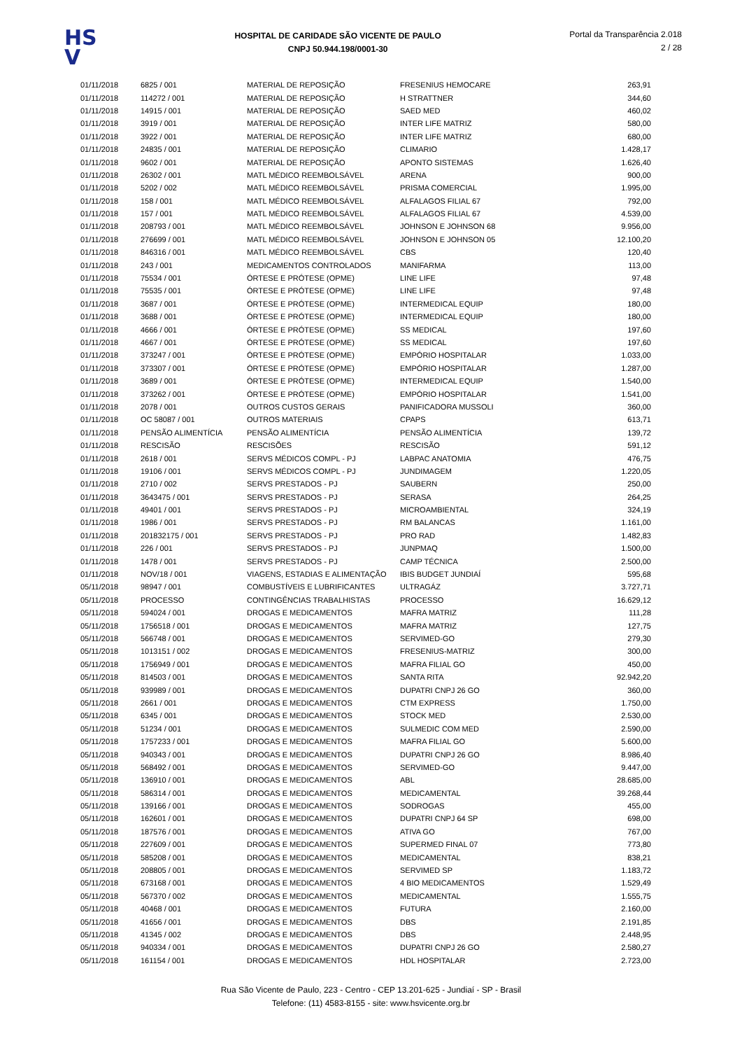HS
V
HOSPITAL DE CARIDADE SÃO VICENTE DE PAULO
CNPJ 50.944.198/0001-30
Portal da Transparência 2.018
2 / 28
| 01/11/2018 | 6825 / 001 | MATERIAL DE REPOSIÇÃO | FRESENIUS HEMOCARE | 263,91 |
| 01/11/2018 | 114272 / 001 | MATERIAL DE REPOSIÇÃO | H STRATTNER | 344,60 |
| 01/11/2018 | 14915 / 001 | MATERIAL DE REPOSIÇÃO | SAED MED | 460,02 |
| 01/11/2018 | 3919 / 001 | MATERIAL DE REPOSIÇÃO | INTER LIFE MATRIZ | 580,00 |
| 01/11/2018 | 3922 / 001 | MATERIAL DE REPOSIÇÃO | INTER LIFE MATRIZ | 680,00 |
| 01/11/2018 | 24835 / 001 | MATERIAL DE REPOSIÇÃO | CLIMARIO | 1.428,17 |
| 01/11/2018 | 9602 / 001 | MATERIAL DE REPOSIÇÃO | APONTO SISTEMAS | 1.626,40 |
| 01/11/2018 | 26302 / 001 | MATL MÉDICO REEMBOLSÁVEL | ARENA | 900,00 |
| 01/11/2018 | 5202 / 002 | MATL MÉDICO REEMBOLSÁVEL | PRISMA COMERCIAL | 1.995,00 |
| 01/11/2018 | 158 / 001 | MATL MÉDICO REEMBOLSÁVEL | ALFALAGOS FILIAL 67 | 792,00 |
| 01/11/2018 | 157 / 001 | MATL MÉDICO REEMBOLSÁVEL | ALFALAGOS FILIAL 67 | 4.539,00 |
| 01/11/2018 | 208793 / 001 | MATL MÉDICO REEMBOLSÁVEL | JOHNSON E JOHNSON 68 | 9.956,00 |
| 01/11/2018 | 276699 / 001 | MATL MÉDICO REEMBOLSÁVEL | JOHNSON E JOHNSON 05 | 12.100,20 |
| 01/11/2018 | 846316 / 001 | MATL MÉDICO REEMBOLSÁVEL | CBS | 120,40 |
| 01/11/2018 | 243 / 001 | MEDICAMENTOS CONTROLADOS | MANIFARMA | 113,00 |
| 01/11/2018 | 75534 / 001 | ÓRTESE E PRÓTESE (OPME) | LINE LIFE | 97,48 |
| 01/11/2018 | 75535 / 001 | ÓRTESE E PRÓTESE (OPME) | LINE LIFE | 97,48 |
| 01/11/2018 | 3687 / 001 | ÓRTESE E PRÓTESE (OPME) | INTERMEDICAL EQUIP | 180,00 |
| 01/11/2018 | 3688 / 001 | ÓRTESE E PRÓTESE (OPME) | INTERMEDICAL EQUIP | 180,00 |
| 01/11/2018 | 4666 / 001 | ÓRTESE E PRÓTESE (OPME) | SS MEDICAL | 197,60 |
| 01/11/2018 | 4667 / 001 | ÓRTESE E PRÓTESE (OPME) | SS MEDICAL | 197,60 |
| 01/11/2018 | 373247 / 001 | ÓRTESE E PRÓTESE (OPME) | EMPÓRIO HOSPITALAR | 1.033,00 |
| 01/11/2018 | 373307 / 001 | ÓRTESE E PRÓTESE (OPME) | EMPÓRIO HOSPITALAR | 1.287,00 |
| 01/11/2018 | 3689 / 001 | ÓRTESE E PRÓTESE (OPME) | INTERMEDICAL EQUIP | 1.540,00 |
| 01/11/2018 | 373262 / 001 | ÓRTESE E PRÓTESE (OPME) | EMPÓRIO HOSPITALAR | 1.541,00 |
| 01/11/2018 | 2078 / 001 | OUTROS CUSTOS GERAIS | PANIFICADORA MUSSOLI | 360,00 |
| 01/11/2018 | OC 58087 / 001 | OUTROS MATERIAIS | CPAPS | 613,71 |
| 01/11/2018 | PENSÃO ALIMENTÍCIA | PENSÃO ALIMENTÍCIA | PENSÃO ALIMENTÍCIA | 139,72 |
| 01/11/2018 | RESCISÃO | RESCISÕES | RESCISÃO | 591,12 |
| 01/11/2018 | 2618 / 001 | SERVS MÉDICOS COMPL - PJ | LABPAC ANATOMIA | 476,75 |
| 01/11/2018 | 19106 / 001 | SERVS MÉDICOS COMPL - PJ | JUNDIMAGEM | 1.220,05 |
| 01/11/2018 | 2710 / 002 | SERVS PRESTADOS - PJ | SAUBERN | 250,00 |
| 01/11/2018 | 3643475 / 001 | SERVS PRESTADOS - PJ | SERASA | 264,25 |
| 01/11/2018 | 49401 / 001 | SERVS PRESTADOS - PJ | MICROAMBIENTAL | 324,19 |
| 01/11/2018 | 1986 / 001 | SERVS PRESTADOS - PJ | RM BALANCAS | 1.161,00 |
| 01/11/2018 | 201832175 / 001 | SERVS PRESTADOS - PJ | PRO RAD | 1.482,83 |
| 01/11/2018 | 226 / 001 | SERVS PRESTADOS - PJ | JUNPMAQ | 1.500,00 |
| 01/11/2018 | 1478 / 001 | SERVS PRESTADOS - PJ | CAMP TÉCNICA | 2.500,00 |
| 01/11/2018 | NOV/18 / 001 | VIAGENS, ESTADIAS E ALIMENTAÇÃO | IBIS BUDGET JUNDIAÍ | 595,68 |
| 05/11/2018 | 98947 / 001 | COMBUSTÍVEIS E LUBRIFICANTES | ULTRAGÁZ | 3.727,71 |
| 05/11/2018 | PROCESSO | CONTINGÊNCIAS TRABALHISTAS | PROCESSO | 16.629,12 |
| 05/11/2018 | 594024 / 001 | DROGAS E MEDICAMENTOS | MAFRA MATRIZ | 111,28 |
| 05/11/2018 | 1756518 / 001 | DROGAS E MEDICAMENTOS | MAFRA MATRIZ | 127,75 |
| 05/11/2018 | 566748 / 001 | DROGAS E MEDICAMENTOS | SERVIMED-GO | 279,30 |
| 05/11/2018 | 1013151 / 002 | DROGAS E MEDICAMENTOS | FRESENIUS-MATRIZ | 300,00 |
| 05/11/2018 | 1756949 / 001 | DROGAS E MEDICAMENTOS | MAFRA FILIAL GO | 450,00 |
| 05/11/2018 | 814503 / 001 | DROGAS E MEDICAMENTOS | SANTA RITA | 92.942,20 |
| 05/11/2018 | 939989 / 001 | DROGAS E MEDICAMENTOS | DUPATRI CNPJ 26 GO | 360,00 |
| 05/11/2018 | 2661 / 001 | DROGAS E MEDICAMENTOS | CTM EXPRESS | 1.750,00 |
| 05/11/2018 | 6345 / 001 | DROGAS E MEDICAMENTOS | STOCK MED | 2.530,00 |
| 05/11/2018 | 51234 / 001 | DROGAS E MEDICAMENTOS | SULMEDIC COM MED | 2.590,00 |
| 05/11/2018 | 1757233 / 001 | DROGAS E MEDICAMENTOS | MAFRA FILIAL GO | 5.600,00 |
| 05/11/2018 | 940343 / 001 | DROGAS E MEDICAMENTOS | DUPATRI CNPJ 26 GO | 8.986,40 |
| 05/11/2018 | 568492 / 001 | DROGAS E MEDICAMENTOS | SERVIMED-GO | 9.447,00 |
| 05/11/2018 | 136910 / 001 | DROGAS E MEDICAMENTOS | ABL | 28.685,00 |
| 05/11/2018 | 586314 / 001 | DROGAS E MEDICAMENTOS | MEDICAMENTAL | 39.268,44 |
| 05/11/2018 | 139166 / 001 | DROGAS E MEDICAMENTOS | SODROGAS | 455,00 |
| 05/11/2018 | 162601 / 001 | DROGAS E MEDICAMENTOS | DUPATRI CNPJ 64 SP | 698,00 |
| 05/11/2018 | 187576 / 001 | DROGAS E MEDICAMENTOS | ATIVA GO | 767,00 |
| 05/11/2018 | 227609 / 001 | DROGAS E MEDICAMENTOS | SUPERMED FINAL 07 | 773,80 |
| 05/11/2018 | 585208 / 001 | DROGAS E MEDICAMENTOS | MEDICAMENTAL | 838,21 |
| 05/11/2018 | 208805 / 001 | DROGAS E MEDICAMENTOS | SERVIMED SP | 1.183,72 |
| 05/11/2018 | 673168 / 001 | DROGAS E MEDICAMENTOS | 4 BIO MEDICAMENTOS | 1.529,49 |
| 05/11/2018 | 567370 / 002 | DROGAS E MEDICAMENTOS | MEDICAMENTAL | 1.555,75 |
| 05/11/2018 | 40468 / 001 | DROGAS E MEDICAMENTOS | FUTURA | 2.160,00 |
| 05/11/2018 | 41656 / 001 | DROGAS E MEDICAMENTOS | DBS | 2.191,85 |
| 05/11/2018 | 41345 / 002 | DROGAS E MEDICAMENTOS | DBS | 2.448,95 |
| 05/11/2018 | 940334 / 001 | DROGAS E MEDICAMENTOS | DUPATRI CNPJ 26 GO | 2.580,27 |
| 05/11/2018 | 161154 / 001 | DROGAS E MEDICAMENTOS | HDL HOSPITALAR | 2.723,00 |
Rua São Vicente de Paulo, 223 - Centro - CEP 13.201-625 - Jundiaí - SP - Brasil
Telefone: (11) 4583-8155 - site: www.hsvicente.org.br